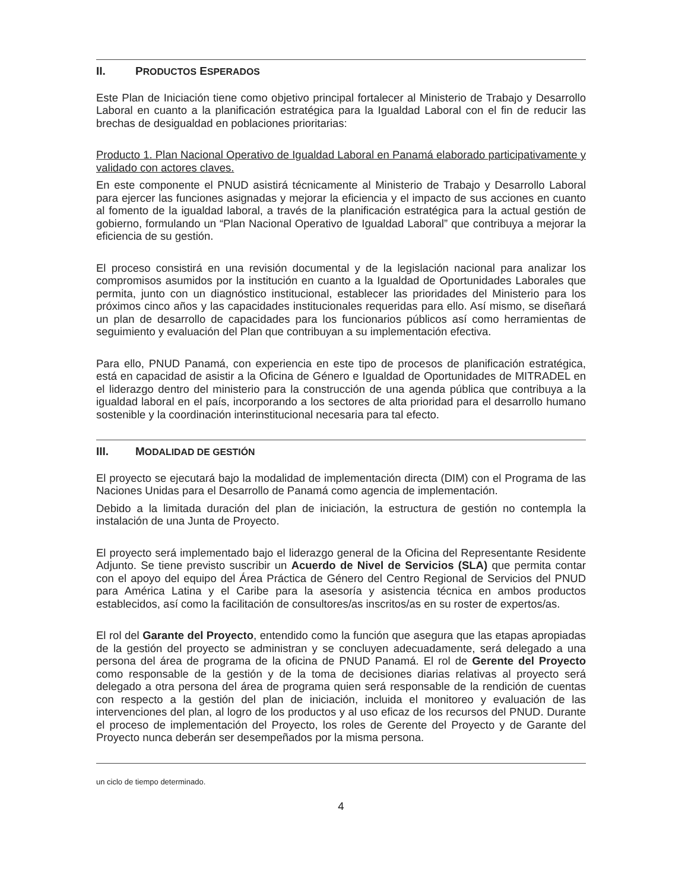II. PRODUCTOS ESPERADOS
Este Plan de Iniciación tiene como objetivo principal fortalecer al Ministerio de Trabajo y Desarrollo Laboral en cuanto a la planificación estratégica para la Igualdad Laboral con el fin de reducir las brechas de desigualdad en poblaciones prioritarias:
Producto 1. Plan Nacional Operativo de Igualdad Laboral en Panamá elaborado participativamente y validado con actores claves.
En este componente el PNUD asistirá técnicamente al Ministerio de Trabajo y Desarrollo Laboral para ejercer las funciones asignadas y mejorar la eficiencia y el impacto de sus acciones en cuanto al fomento de la igualdad laboral, a través de la planificación estratégica para la actual gestión de gobierno, formulando un “Plan Nacional Operativo de Igualdad Laboral” que contribuya a mejorar la eficiencia de su gestión.
El proceso consistirá en una revisión documental y de la legislación nacional para analizar los compromisos asumidos por la institución en cuanto a la Igualdad de Oportunidades Laborales que permita, junto con un diagnóstico institucional, establecer las prioridades del Ministerio para los próximos cinco años y las capacidades institucionales requeridas para ello. Así mismo, se diseñará un plan de desarrollo de capacidades para los funcionarios públicos así como herramientas de seguimiento y evaluación del Plan que contribuyan a su implementación efectiva.
Para ello, PNUD Panamá, con experiencia en este tipo de procesos de planificación estratégica, está en capacidad de asistir a la Oficina de Género e Igualdad de Oportunidades de MITRADEL en el liderazgo dentro del ministerio para la construcción de una agenda pública que contribuya a la igualdad laboral en el país, incorporando a los sectores de alta prioridad para el desarrollo humano sostenible y la coordinación interinstitucional necesaria para tal efecto.
III. MODALIDAD DE GESTIÓN
El proyecto se ejecutará bajo la modalidad de implementación directa (DIM) con el Programa de las Naciones Unidas para el Desarrollo de Panamá como agencia de implementación.
Debido a la limitada duración del plan de iniciación, la estructura de gestión no contempla la instalación de una Junta de Proyecto.
El proyecto será implementado bajo el liderazgo general de la Oficina del Representante Residente Adjunto. Se tiene previsto suscribir un Acuerdo de Nivel de Servicios (SLA) que permita contar con el apoyo del equipo del Área Práctica de Género del Centro Regional de Servicios del PNUD para América Latina y el Caribe para la asesoría y asistencia técnica en ambos productos establecidos, así como la facilitación de consultores/as inscritos/as en su roster de expertos/as.
El rol del Garante del Proyecto, entendido como la función que asegura que las etapas apropiadas de la gestión del proyecto se administran y se concluyen adecuadamente, será delegado a una persona del área de programa de la oficina de PNUD Panamá. El rol de Gerente del Proyecto como responsable de la gestión y de la toma de decisiones diarias relativas al proyecto será delegado a otra persona del área de programa quien será responsable de la rendición de cuentas con respecto a la gestión del plan de iniciación, incluida el monitoreo y evaluación de las intervenciones del plan, al logro de los productos y al uso eficaz de los recursos del PNUD. Durante el proceso de implementación del Proyecto, los roles de Gerente del Proyecto y de Garante del Proyecto nunca deberán ser desempeñados por la misma persona.
un ciclo de tiempo determinado.
4